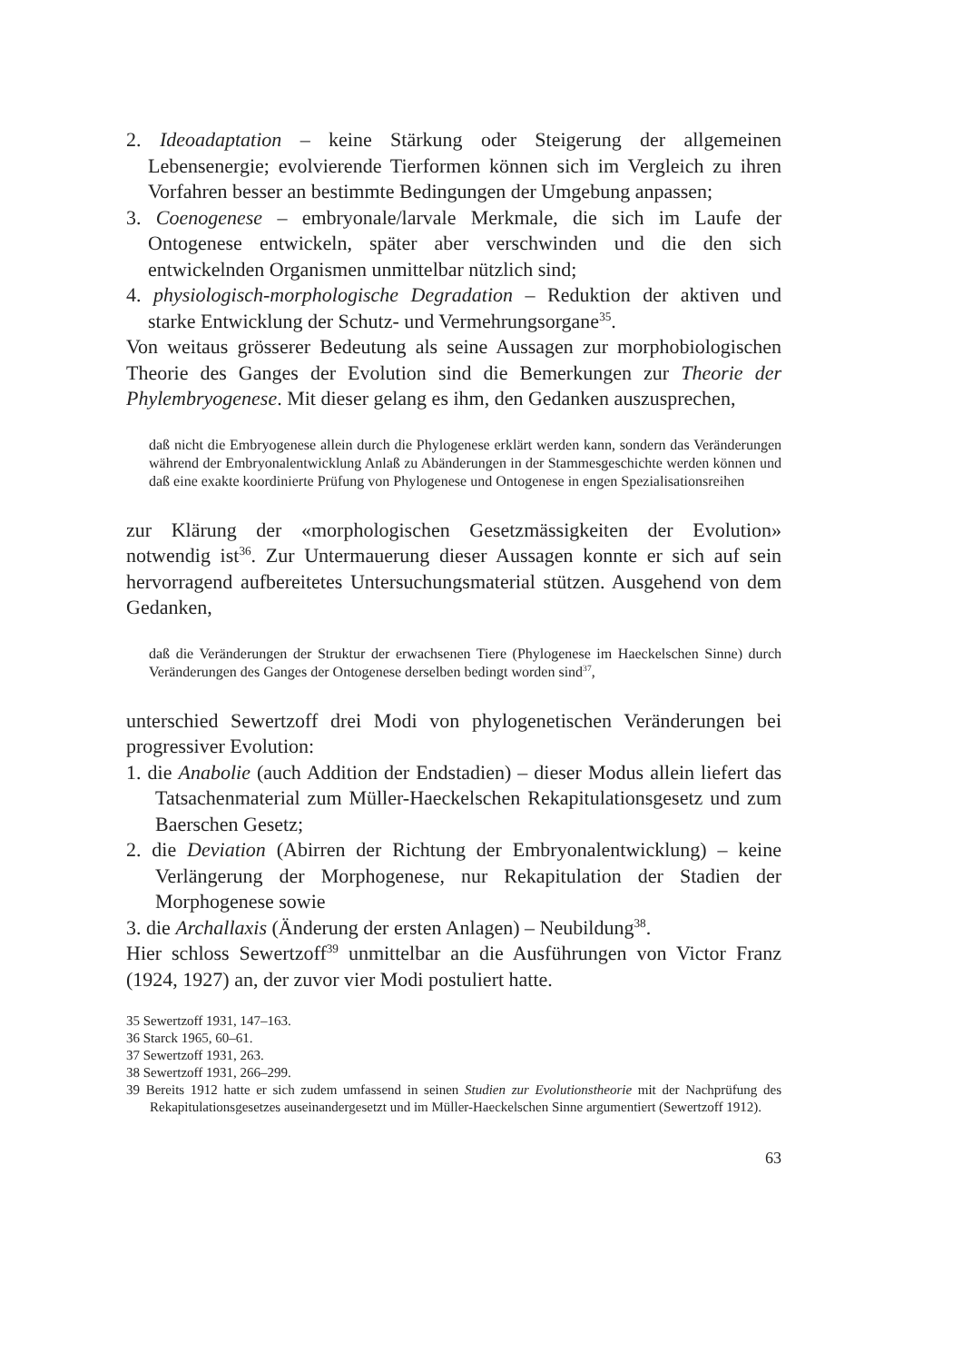2. Ideoadaptation – keine Stärkung oder Steigerung der allgemeinen Lebensenergie; evolvierende Tierformen können sich im Vergleich zu ihren Vorfahren besser an bestimmte Bedingungen der Umgebung anpassen;
3. Coenogenese – embryonale/larvale Merkmale, die sich im Laufe der Ontogenese entwickeln, später aber verschwinden und die den sich entwickelnden Organismen unmittelbar nützlich sind;
4. physiologisch-morphologische Degradation – Reduktion der aktiven und starke Entwicklung der Schutz- und Vermehrungsorgane<sup>35</sup>.
Von weitaus grösserer Bedeutung als seine Aussagen zur morphobiologischen Theorie des Ganges der Evolution sind die Bemerkungen zur Theorie der Phylembryogenese. Mit dieser gelang es ihm, den Gedanken auszusprechen,
daß nicht die Embryogenese allein durch die Phylogenese erklärt werden kann, sondern das Veränderungen während der Embryonalentwicklung Anlaß zu Abänderungen in der Stammesgeschichte werden können und daß eine exakte koordinierte Prüfung von Phylogenese und Ontogenese in engen Spezialisationsreihen
zur Klärung der «morphologischen Gesetzmässigkeiten der Evolution» notwendig ist<sup>36</sup>. Zur Untermauerung dieser Aussagen konnte er sich auf sein hervorragend aufbereitetes Untersuchungsmaterial stützen. Ausgehend von dem Gedanken,
daß die Veränderungen der Struktur der erwachsenen Tiere (Phylogenese im Haeckelschen Sinne) durch Veränderungen des Ganges der Ontogenese derselben bedingt worden sind<sup>37</sup>,
unterschied Sewertzoff drei Modi von phylogenetischen Veränderungen bei progressiver Evolution:
1. die Anabolie (auch Addition der Endstadien) – dieser Modus allein liefert das Tatsachenmaterial zum Müller-Haeckelschen Rekapitulationsgesetz und zum Baerschen Gesetz;
2. die Deviation (Abirren der Richtung der Embryonalentwicklung) – keine Verlängerung der Morphogenese, nur Rekapitulation der Stadien der Morphogenese sowie
3. die Archallaxis (Änderung der ersten Anlagen) – Neubildung<sup>38</sup>.
Hier schloss Sewertzoff<sup>39</sup> unmittelbar an die Ausführungen von Victor Franz (1924, 1927) an, der zuvor vier Modi postuliert hatte.
35 Sewertzoff 1931, 147–163.
36 Starck 1965, 60–61.
37 Sewertzoff 1931, 263.
38 Sewertzoff 1931, 266–299.
39 Bereits 1912 hatte er sich zudem umfassend in seinen Studien zur Evolutionstheorie mit der Nachprüfung des Rekapitulationsgesetzes auseinandergesetzt und im Müller-Haeckelschen Sinne argumentiert (Sewertzoff 1912).
63